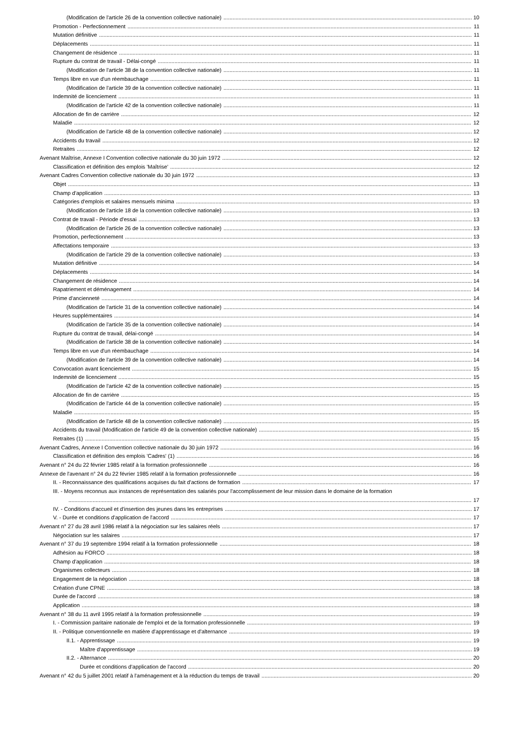(Modification de l'article 26 de la convention collective nationale) 10
Promotion - Perfectionnement 11
Mutation définitive 11
Déplacements 11
Changement de résidence 11
Rupture du contrat de travail - Délai-congé 11
(Modification de l'article 38 de la convention collective nationale) 11
Temps libre en vue d'un réembauchage 11
(Modification de l'article 39 de la convention collective nationale) 11
Indemnité de licenciement 11
(Modification de l'article 42 de la convention collective nationale) 11
Allocation de fin de carrière 12
Maladie 12
(Modification de l'article 48 de la convention collective nationale) 12
Accidents du travail 12
Retraites 12
Avenant Maîtrise, Annexe I Convention collective nationale du 30 juin 1972 12
Classification et définition des emplois 'Maîtrise' 12
Avenant Cadres Convention collective nationale du 30 juin 1972 13
Objet 13
Champ d'application 13
Catégories d'emplois et salaires mensuels minima 13
(Modification de l'article 18 de la convention collective nationale) 13
Contrat de travail - Période d'essai 13
(Modification de l'article 26 de la convention collective nationale) 13
Promotion, perfectionnement 13
Affectations temporaire 13
(Modification de l'article 29 de la convention collective nationale) 13
Mutation définitive 14
Déplacements 14
Changement de résidence 14
Rapatriement et déménagement 14
Prime d'ancienneté 14
(Modification de l'article 31 de la convention collective nationale) 14
Heures supplémentaires 14
(Modification de l'article 35 de la convention collective nationale) 14
Rupture du contrat de travail, délai-congé 14
(Modification de l'article 38 de la convention collective nationale) 14
Temps libre en vue d'un réembauchage 14
(Modification de l'article 39 de la convention collective nationale) 14
Convocation avant licenciement 15
Indemnité de licenciement 15
(Modification de l'article 42 de la convention collective nationale) 15
Allocation de fin de carrière 15
(Modification de l'article 44 de la convention collective nationale) 15
Maladie 15
(Modification de l'article 48 de la convention collective nationale) 15
Accidents du travail (Modification de l'article 49 de la convention collective nationale) 15
Retraites (1) 15
Avenant Cadres, Annexe I Convention collective nationale du 30 juin 1972 16
Classification et définition des emplois 'Cadres' (1) 16
Avenant n° 24 du 22 février 1985 relatif à la formation professionnelle 16
Annexe de l'avenant n° 24 du 22 février 1985 relatif à la formation professionnelle 16
II. - Reconnaissance des qualifications acquises du fait d'actions de formation 17
III. - Moyens reconnus aux instances de représentation des salariés pour l'accomplissement de leur mission dans le domaine de la formation
17
IV. - Conditions d'accueil et d'insertion des jeunes dans les entreprises 17
V. - Durée et conditions d'application de l'accord 17
Avenant n° 27 du 28 avril 1986 relatif à la négociation sur les salaires réels 17
Négociation sur les salaires 17
Avenant n° 37 du 19 septembre 1994 relatif à la formation professionnelle 18
Adhésion au FORCO 18
Champ d'application 18
Organismes collecteurs 18
Engagement de la négociation 18
Création d'une CPNE 18
Durée de l'accord 18
Application 18
Avenant n° 38 du 11 avril 1995 relatif à la formation professionnelle 19
I. - Commission paritaire nationale de l'emploi et de la formation professionnelle 19
II. - Politique conventionnelle en matière d'apprentissage et d'alternance 19
II.1. - Apprentissage 19
Maître d'apprentissage 19
II.2. - Alternance 20
Durée et conditions d'application de l'accord 20
Avenant n° 42 du 5 juillet 2001 relatif à l'aménagement et à la réduction du temps de travail 20